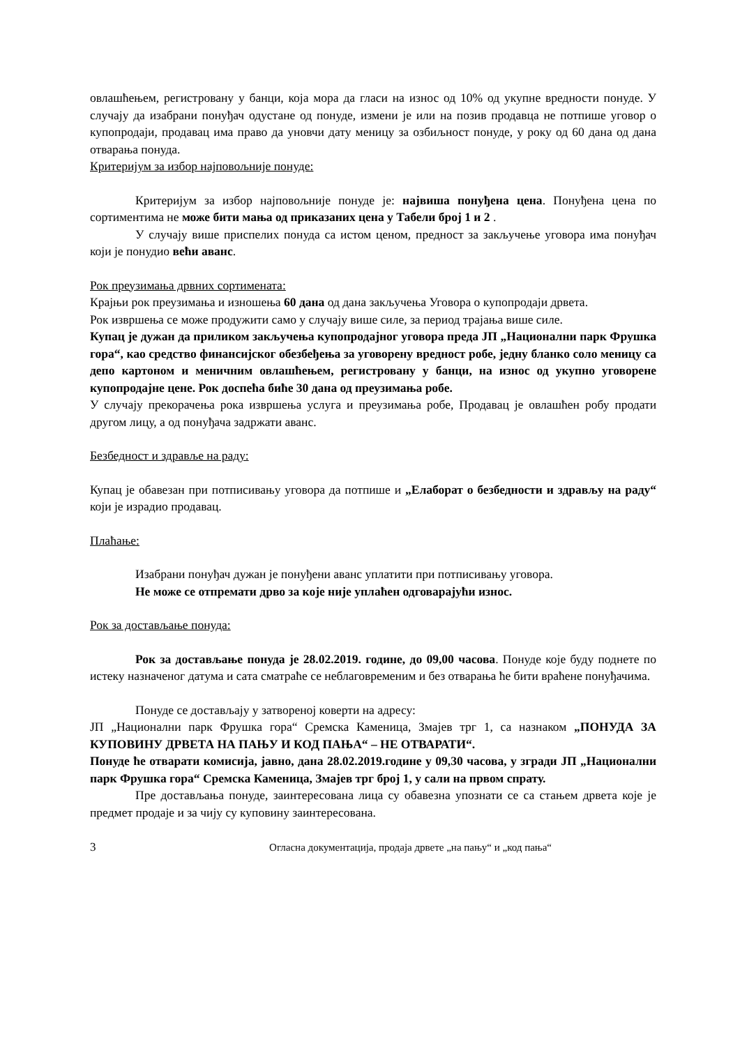овлашћењем, регистровану у банци, која мора да гласи на износ од 10% од укупне вредности понуде. У случају да изабрани понуђач одустане од понуде, измени је или на позив продавца не потпише уговор о купопродаји, продавац има право да уновчи дату меницу за озбиљност понуде, у року од 60 дана од дана отварања понуда.
Критеријум за избор најповољније понуде:
Критеријум за избор најповољније понуде је: највиша понуђена цена. Понуђена цена по сортиментима не може бити мања од приказаних цена у Табели број 1 и 2 .
У случају више приспелих понуда са истом ценом, предност за закључење уговора има понуђач који је понудио већи аванс.
Рок преузимања дрвних сортимената:
Крајњи рок преузимања и изношења 60 дана од дана закључења Уговора о купопродаји дрвета.
Рок извршења се може продужити само у случају више силе, за период трајања више силе.
Купац је дужан да приликом закључења купопродајног уговора преда ЈП „Национални парк Фрушка гора“, као средство финансијског обезбеђења за уговорену вредност робе, једну бланко соло меницу са депо картоном и меничним овлашћењем, регистровану у банци, на износ од укупно уговорене купопродајне цене. Рок доспећа биће 30 дана од преузимања робе.
У случају прекорачења рока извршења услуга и преузимања робе, Продавац је овлашћен робу продати другом лицу, а од понуђача задржати аванс.
Безбедност и здравље на раду:
Купац је обавезан при потписивању уговора да потпише и „Елаборат о безбедности и здрављу на раду“ који је израдио продавац.
Плаћање:
Изабрани понуђач дужан је понуђени аванс уплатити при потписивању уговора.
Не може се отпремати дрво за које није уплаћен одговарајући износ.
Рок за достављање понуда:
Рок за достављање понуда је 28.02.2019. године, до 09,00 часова. Понуде које буду поднете по истеку назначеног датума и сата сматраће се неблаговременим и без отварања ће бити враћене понуђачима.
Понуде се достављају у затвореној коверти на адресу:
ЈП „Национални парк Фрушка гора“ Сремска Каменица, Змајев трг 1, са назнаком „ПОНУДА ЗА КУПОВИНУ ДРВЕТА НА ПАЊУ И КОД ПАЊА“ – НЕ ОТВАРАТИ“.
Понуде ће отварати комисија, јавно, дана 28.02.2019.године у 09,30 часова, у згради ЈП „Национални парк Фрушка гора“ Сремска Каменица, Змајев трг број 1, у сали на првом спрату.
Пре достављања понуде, заинтересована лица су обавезна упознати се са стањем дрвета које је предмет продаје и за чију су куповину заинтересована.
3 Огласна документација, продаја дрвете „на пању“ и „код пања“